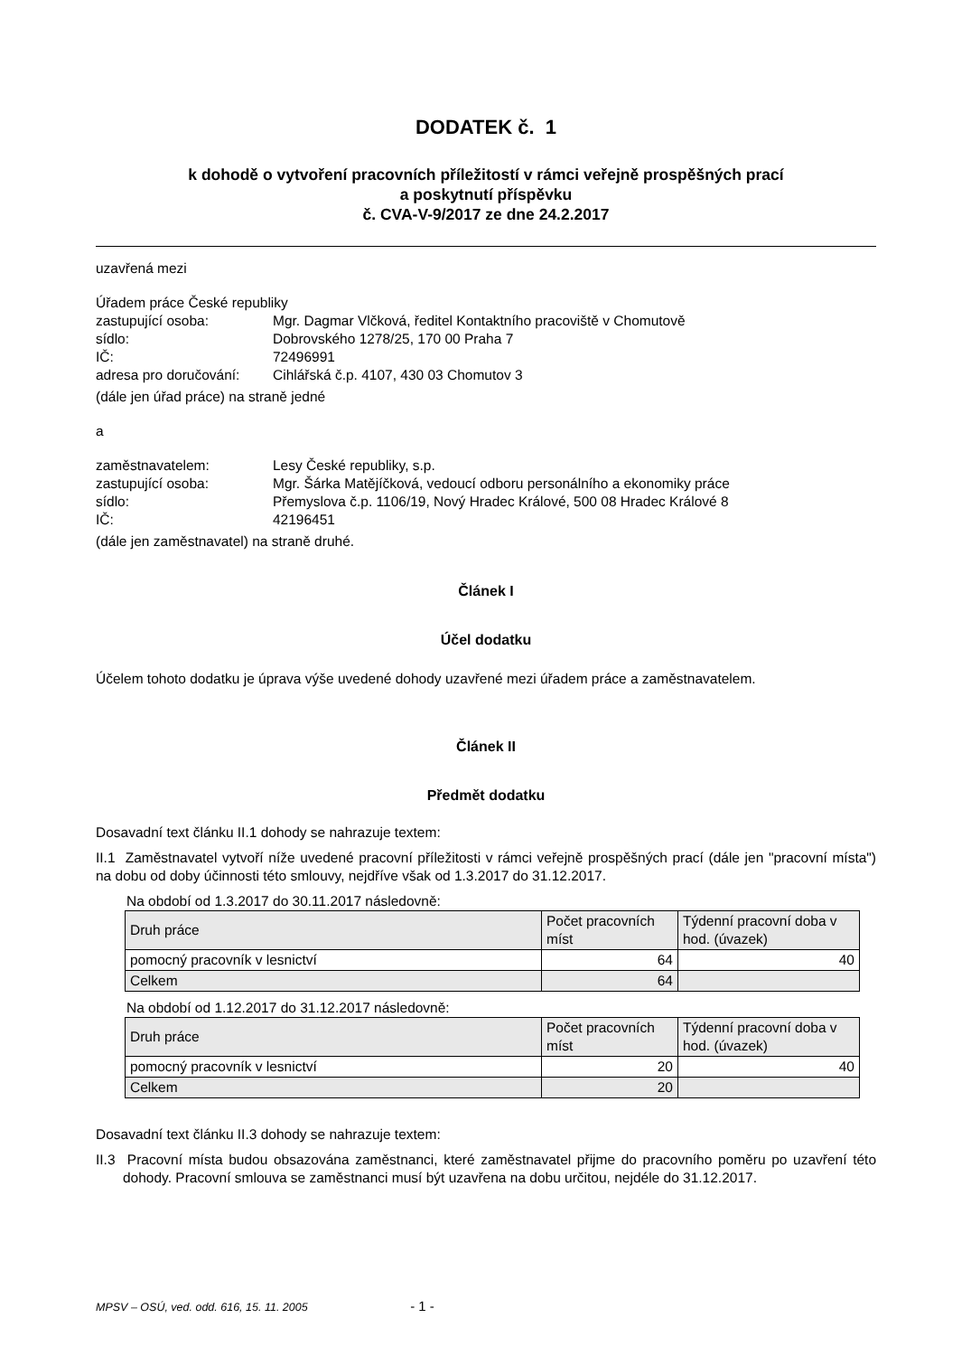DODATEK č. 1
k dohodě o vytvoření pracovních příležitostí v rámci veřejně prospěšných prací
a poskytnutí příspěvku
č. CVA-V-9/2017 ze dne 24.2.2017
uzavřená mezi
Úřadem práce České republiky
zastupující osoba: Mgr. Dagmar Vlčková, ředitel Kontaktního pracoviště v Chomutově sídlo: Dobrovského 1278/25, 170 00 Praha 7 IČ: 72496991 adresa pro doručování: Cihlářská č.p. 4107, 430 03 Chomutov 3
(dále jen úřad práce) na straně jedné
a
zaměstnavatelem: Lesy České republiky, s.p. zastupující osoba: Mgr. Šárka Matějíčková, vedoucí odboru personálního a ekonomiky práce sídlo: Přemyslova č.p. 1106/19, Nový Hradec Králové, 500 08 Hradec Králové 8 IČ: 42196451
(dále jen zaměstnavatel) na straně druhé.
Článek I
Účel dodatku
Účelem tohoto dodatku je úprava výše uvedené dohody uzavřené mezi úřadem práce a zaměstnavatelem.
Článek II
Předmět dodatku
Dosavadní text článku II.1 dohody se nahrazuje textem:
II.1 Zaměstnavatel vytvoří níže uvedené pracovní příležitosti v rámci veřejně prospěšných prací (dále jen "pracovní místa") na dobu od doby účinnosti této smlouvy, nejdříve však od 1.3.2017 do 31.12.2017.
Na období od 1.3.2017 do 30.11.2017 následovně:
| Druh práce | Počet pracovních míst | Týdenní pracovní doba v hod. (úvazek) |
| pomocný pracovník v lesnictví | 64 | 40 |
| Celkem | 64 | |
Na období od 1.12.2017 do 31.12.2017 následovně:
| Druh práce | Počet pracovních míst | Týdenní pracovní doba v hod. (úvazek) |
| pomocný pracovník v lesnictví | 20 | 40 |
| Celkem | 20 | |
Dosavadní text článku II.3 dohody se nahrazuje textem:
II.3 Pracovní místa budou obsazována zaměstnanci, které zaměstnavatel přijme do pracovního poměru po uzavření této dohody. Pracovní smlouva se zaměstnanci musí být uzavřena na dobu určitou, nejdéle do 31.12.2017.
MPSV – OSÚ, ved. odd. 616, 15. 11. 2005 - 1 -